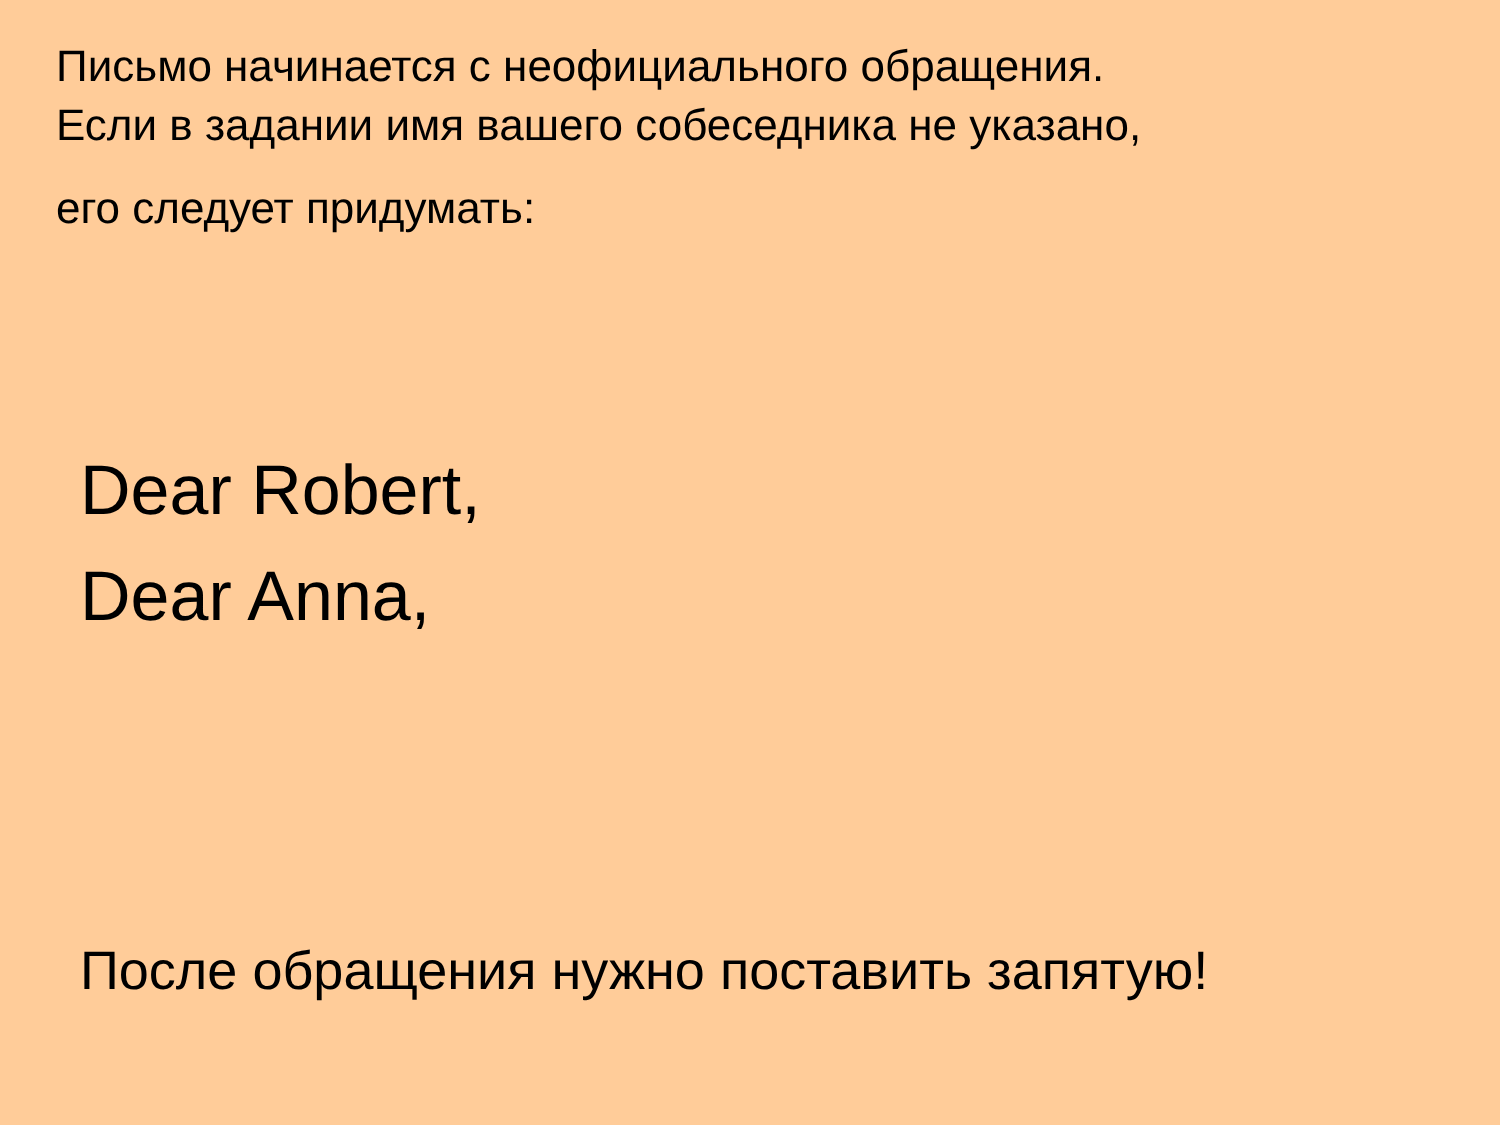Письмо начинается с неофициального обращения.
Если в задании имя вашего собеседника не указано,
его следует придумать:
Dear Robert,
Dear Anna,
После обращения нужно поставить запятую!